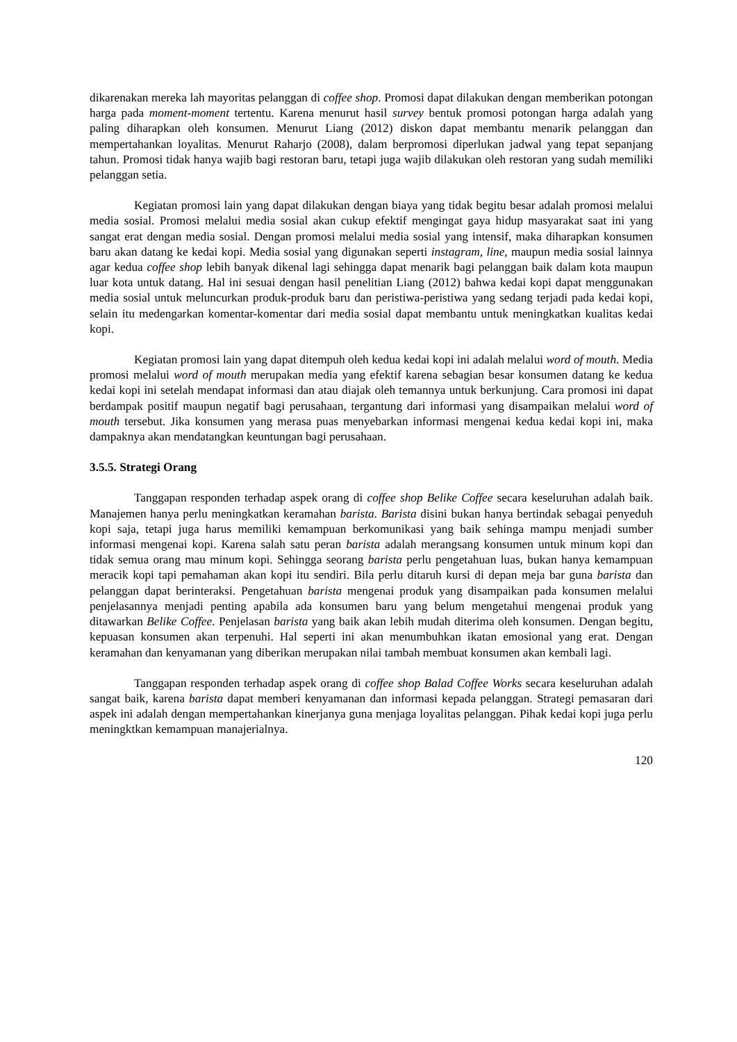dikarenakan mereka lah mayoritas pelanggan di coffee shop. Promosi dapat dilakukan dengan memberikan potongan harga pada moment-moment tertentu. Karena menurut hasil survey bentuk promosi potongan harga adalah yang paling diharapkan oleh konsumen. Menurut Liang (2012) diskon dapat membantu menarik pelanggan dan mempertahankan loyalitas. Menurut Raharjo (2008), dalam berpromosi diperlukan jadwal yang tepat sepanjang tahun. Promosi tidak hanya wajib bagi restoran baru, tetapi juga wajib dilakukan oleh restoran yang sudah memiliki pelanggan setia.
Kegiatan promosi lain yang dapat dilakukan dengan biaya yang tidak begitu besar adalah promosi melalui media sosial. Promosi melalui media sosial akan cukup efektif mengingat gaya hidup masyarakat saat ini yang sangat erat dengan media sosial. Dengan promosi melalui media sosial yang intensif, maka diharapkan konsumen baru akan datang ke kedai kopi. Media sosial yang digunakan seperti instagram, line, maupun media sosial lainnya agar kedua coffee shop lebih banyak dikenal lagi sehingga dapat menarik bagi pelanggan baik dalam kota maupun luar kota untuk datang. Hal ini sesuai dengan hasil penelitian Liang (2012) bahwa kedai kopi dapat menggunakan media sosial untuk meluncurkan produk-produk baru dan peristiwa-peristiwa yang sedang terjadi pada kedai kopi, selain itu medengarkan komentar-komentar dari media sosial dapat membantu untuk meningkatkan kualitas kedai kopi.
Kegiatan promosi lain yang dapat ditempuh oleh kedua kedai kopi ini adalah melalui word of mouth. Media promosi melalui word of mouth merupakan media yang efektif karena sebagian besar konsumen datang ke kedua kedai kopi ini setelah mendapat informasi dan atau diajak oleh temannya untuk berkunjung. Cara promosi ini dapat berdampak positif maupun negatif bagi perusahaan, tergantung dari informasi yang disampaikan melalui word of mouth tersebut. Jika konsumen yang merasa puas menyebarkan informasi mengenai kedua kedai kopi ini, maka dampaknya akan mendatangkan keuntungan bagi perusahaan.
3.5.5. Strategi Orang
Tanggapan responden terhadap aspek orang di coffee shop Belike Coffee secara keseluruhan adalah baik. Manajemen hanya perlu meningkatkan keramahan barista. Barista disini bukan hanya bertindak sebagai penyeduh kopi saja, tetapi juga harus memiliki kemampuan berkomunikasi yang baik sehinga mampu menjadi sumber informasi mengenai kopi. Karena salah satu peran barista adalah merangsang konsumen untuk minum kopi dan tidak semua orang mau minum kopi. Sehingga seorang barista perlu pengetahuan luas, bukan hanya kemampuan meracik kopi tapi pemahaman akan kopi itu sendiri. Bila perlu ditaruh kursi di depan meja bar guna barista dan pelanggan dapat berinteraksi. Pengetahuan barista mengenai produk yang disampaikan pada konsumen melalui penjelasannya menjadi penting apabila ada konsumen baru yang belum mengetahui mengenai produk yang ditawarkan Belike Coffee. Penjelasan barista yang baik akan lebih mudah diterima oleh konsumen. Dengan begitu, kepuasan konsumen akan terpenuhi. Hal seperti ini akan menumbuhkan ikatan emosional yang erat. Dengan keramahan dan kenyamanan yang diberikan merupakan nilai tambah membuat konsumen akan kembali lagi.
Tanggapan responden terhadap aspek orang di coffee shop Balad Coffee Works secara keseluruhan adalah sangat baik, karena barista dapat memberi kenyamanan dan informasi kepada pelanggan. Strategi pemasaran dari aspek ini adalah dengan mempertahankan kinerjanya guna menjaga loyalitas pelanggan. Pihak kedai kopi juga perlu meningktkan kemampuan manajerialnya.
120